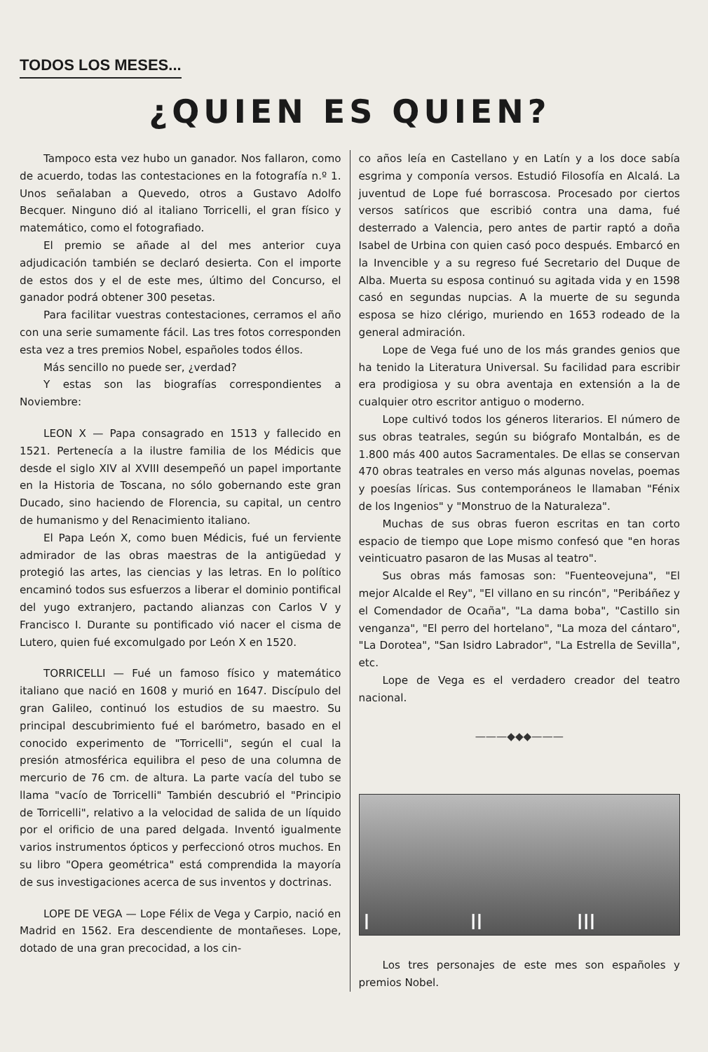TODOS LOS MESES...
¿QUIEN ES QUIEN?
Tampoco esta vez hubo un ganador. Nos fallaron, como de acuerdo, todas las contestaciones en la fotografía n.º 1. Unos señalaban a Quevedo, otros a Gustavo Adolfo Becquer. Ninguno dió al italiano Torricelli, el gran físico y matemático, como el fotografiado.
El premio se añade al del mes anterior cuya adjudicación también se declaró desierta. Con el importe de estos dos y el de este mes, último del Concurso, el ganador podrá obtener 300 pesetas.
Para facilitar vuestras contestaciones, cerramos el año con una serie sumamente fácil. Las tres fotos corresponden esta vez a tres premios Nobel, españoles todos éllos.
Más sencillo no puede ser, ¿verdad?
Y estas son las biografías correspondientes a Noviembre:
LEON X — Papa consagrado en 1513 y fallecido en 1521. Pertenecía a la ilustre familia de los Médicis que desde el siglo XIV al XVIII desempeñó un papel importante en la Historia de Toscana, no sólo gobernando este gran Ducado, sino haciendo de Florencia, su capital, un centro de humanismo y del Renacimiento italiano.
El Papa León X, como buen Médicis, fué un ferviente admirador de las obras maestras de la antigüedad y protegió las artes, las ciencias y las letras. En lo político encaminó todos sus esfuerzos a liberar el dominio pontifical del yugo extranjero, pactando alianzas con Carlos V y Francisco I. Durante su pontificado vió nacer el cisma de Lutero, quien fué excomulgado por León X en 1520.
TORRICELLI — Fué un famoso físico y matemático italiano que nació en 1608 y murió en 1647. Discípulo del gran Galileo, continuó los estudios de su maestro. Su principal descubrimiento fué el barómetro, basado en el conocido experimento de "Torricelli", según el cual la presión atmosférica equilibra el peso de una columna de mercurio de 76 cm. de altura. La parte vacía del tubo se llama "vacío de Torricelli" También descubrió el "Principio de Torricelli", relativo a la velocidad de salida de un líquido por el orificio de una pared delgada. Inventó igualmente varios instrumentos ópticos y perfeccionó otros muchos. En su libro "Opera geométrica" está comprendida la mayoría de sus investigaciones acerca de sus inventos y doctrinas.
LOPE DE VEGA — Lope Félix de Vega y Carpio, nació en Madrid en 1562. Era descendiente de montañeses. Lope, dotado de una gran precocidad, a los cin-
co años leía en Castellano y en Latín y a los doce sabía esgrima y componía versos. Estudió Filosofía en Alcalá. La juventud de Lope fué borrascosa. Procesado por ciertos versos satíricos que escribió contra una dama, fué desterrado a Valencia, pero antes de partir raptó a doña Isabel de Urbina con quien casó poco después. Embarcó en la Invencible y a su regreso fué Secretario del Duque de Alba. Muerta su esposa continuó su agitada vida y en 1598 casó en segundas nupcias. A la muerte de su segunda esposa se hizo clérigo, muriendo en 1653 rodeado de la general admiración.
Lope de Vega fué uno de los más grandes genios que ha tenido la Literatura Universal. Su facilidad para escribir era prodigiosa y su obra aventaja en extensión a la de cualquier otro escritor antiguo o moderno.
Lope cultivó todos los géneros literarios. El número de sus obras teatrales, según su biógrafo Montalbán, es de 1.800 más 400 autos Sacramentales. De ellas se conservan 470 obras teatrales en verso más algunas novelas, poemas y poesías líricas. Sus contemporáneos le llamaban "Fénix de los Ingenios" y "Monstruo de la Naturaleza".
Muchas de sus obras fueron escritas en tan corto espacio de tiempo que Lope mismo confesó que "en horas veinticuatro pasaron de las Musas al teatro".
Sus obras más famosas son: "Fuenteovejuna", "El mejor Alcalde el Rey", "El villano en su rincón", "Peribáñez y el Comendador de Ocaña", "La dama boba", "Castillo sin venganza", "El perro del hortelano", "La moza del cántaro", "La Dorotea", "San Isidro Labrador", "La Estrella de Sevilla", etc.
Lope de Vega es el verdadero creador del teatro nacional.
———◆◆◆———
I II III
Los tres personajes de este mes son españoles y premios Nobel.